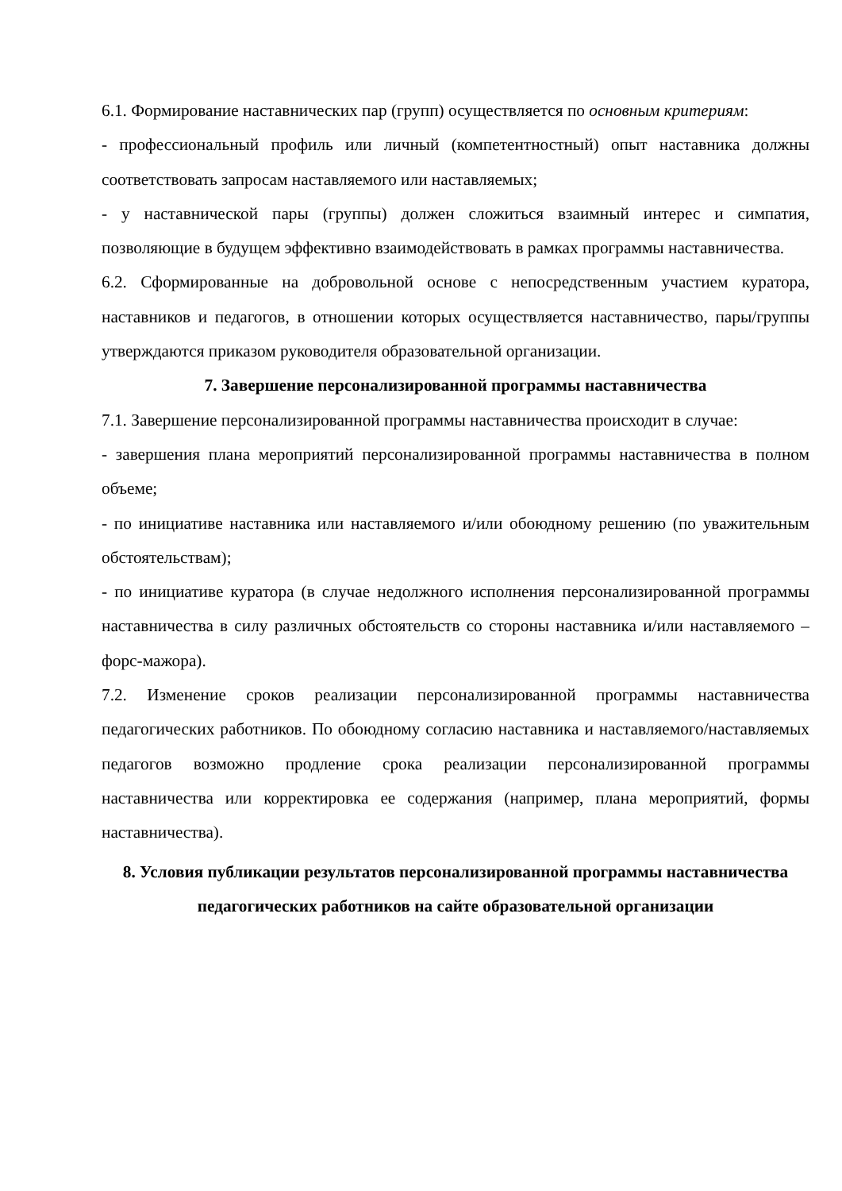6.1. Формирование наставнических пар (групп) осуществляется по основным критериям:
- профессиональный профиль или личный (компетентностный) опыт наставника должны соответствовать запросам наставляемого или наставляемых;
- у наставнической пары (группы) должен сложиться взаимный интерес и симпатия, позволяющие в будущем эффективно взаимодействовать в рамках программы наставничества.
6.2. Сформированные на добровольной основе с непосредственным участием куратора, наставников и педагогов, в отношении которых осуществляется наставничество, пары/группы утверждаются приказом руководителя образовательной организации.
7. Завершение персонализированной программы наставничества
7.1. Завершение персонализированной программы наставничества происходит в случае:
- завершения плана мероприятий персонализированной программы наставничества в полном объеме;
- по инициативе наставника или наставляемого и/или обоюдному решению (по уважительным обстоятельствам);
- по инициативе куратора (в случае недолжного исполнения персонализированной программы наставничества в силу различных обстоятельств со стороны наставника и/или наставляемого – форс-мажора).
7.2. Изменение сроков реализации персонализированной программы наставничества педагогических работников. По обоюдному согласию наставника и наставляемого/наставляемых педагогов возможно продление срока реализации персонализированной программы наставничества или корректировка ее содержания (например, плана мероприятий, формы наставничества).
8. Условия публикации результатов персонализированной программы наставничества педагогических работников на сайте образовательной организации